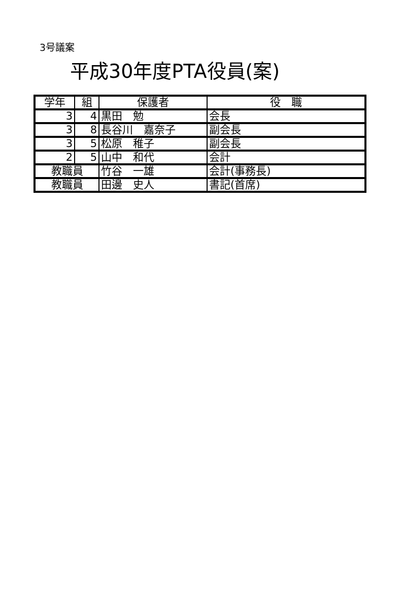3号議案
平成30年度PTA役員(案)
| 学年 | 組 | 保護者 | 役 職 |
| --- | --- | --- | --- |
| 3 | 4 | 黒田 勉 | 会長 |
| 3 | 8 | 長谷川 嘉奈子 | 副会長 |
| 3 | 5 | 松原 稚子 | 副会長 |
| 2 | 5 | 山中 和代 | 会計 |
| 教職員 | | 竹谷 一雄 | 会計(事務長) |
| 教職員 | | 田邊 史人 | 書記(首席) |